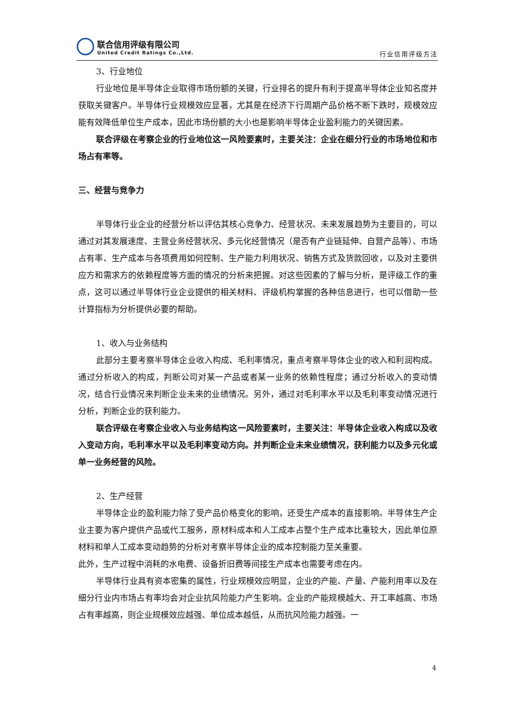联合信用评级有限公司
United Credit Ratings Co.,Ltd.
行业信用评级方法
3、行业地位
行业地位是半导体企业取得市场份额的关键，行业排名的提升有利于提高半导体企业知名度并获取关键客户。半导体行业规模效应显著，尤其是在经济下行周期产品价格不断下跌时，规模效应能有效降低单位生产成本，因此市场份额的大小也是影响半导体企业盈利能力的关键因素。
联合评级在考察企业的行业地位这一风险要素时，主要关注：企业在细分行业的市场地位和市场占有率等。
三、经营与竞争力
半导体行业企业的经营分析以评估其核心竞争力、经营状况、未来发展趋势为主要目的，可以通过对其发展速度、主营业务经营状况、多元化经营情况（是否有产业链延伸、自营产品等）、市场占有率、生产成本与各项费用如何控制、生产能力利用状况、销售方式及货款回收，以及对主要供应方和需求方的依赖程度等方面的情况的分析来把握。对这些因素的了解与分析，是评级工作的重点，这可以通过半导体行业企业提供的相关材料、评级机构掌握的各种信息进行，也可以借助一些计算指标为分析提供必要的帮助。
1、收入与业务结构
此部分主要考察半导体企业收入构成、毛利率情况，重点考察半导体企业的收入和利润构成。通过分析收入的构成，判断公司对某一产品或者某一业务的依赖性程度；通过分析收入的变动情况，结合行业情况来判断企业未来的业绩情况。另外，通过对毛利率水平以及毛利率变动情况进行分析，判断企业的获利能力。
联合评级在考察企业收入与业务结构这一风险要素时，主要关注：半导体企业收入构成以及收入变动方向，毛利率水平以及毛利率变动方向。并判断企业未来业绩情况，获利能力以及多元化或单一业务经营的风险。
2、生产经营
半导体企业的盈利能力除了受产品价格变化的影响，还受生产成本的直接影响。半导体生产企业主要为客户提供产品或代工服务，原材料成本和人工成本占整个生产成本比重较大，因此单位原材料和单人工成本变动趋势的分析对考察半导体企业的成本控制能力至关重要。
此外，生产过程中消耗的水电费、设备折旧费等间接生产成本也需要考虑在内。
半导体行业具有资本密集的属性，行业规模效应明显，企业的产能、产量、产能利用率以及在细分行业内市场占有率均会对企业抗风险能力产生影响。企业的产能规模越大、开工率越高、市场占有率越高，则企业规模效应越强、单位成本越低，从而抗风险能力越强。一
4